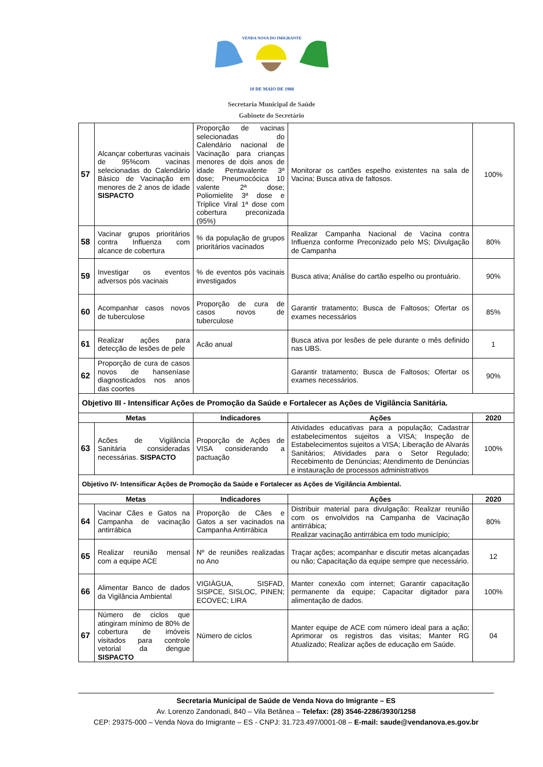VENDA NOVA DO IMIGRANTE
10 DE MAIO DE 1988
Secretaria Municipal de Saúde
Gabinete do Secretário
| 57 | Alcançar coberturas vacinais de 95%com vacinas selecionadas do Calendário Básico de Vacinação em menores de 2 anos de idade SISPACTO | Proporção de vacinas selecionadas do Calendário nacional de Vacinação para crianças menores de dois anos de idade Pentavalente 3ª dose; Pneumocócica 10 valente 2ª dose; Poliomielite 3ª dose e Tríplice Viral 1ª dose com cobertura preconizada (95%) | Monitorar os cartões espelho existentes na sala de Vacina; Busca ativa de faltosos. | 100% |
| 58 | Vacinar grupos prioritários contra Influenza com alcance de cobertura | % da população de grupos prioritários vacinados | Realizar Campanha Nacional de Vacina contra Influenza conforme Preconizado pelo MS; Divulgação de Campanha | 80% |
| 59 | Investigar os eventos adversos pós vacinais | % de eventos pós vacinais investigados | Busca ativa; Análise do cartão espelho ou prontuário. | 90% |
| 60 | Acompanhar casos novos de tuberculose | Proporção de cura de casos novos de tuberculose | Garantir tratamento; Busca de Faltosos; Ofertar os exames necessários | 85% |
| 61 | Realizar ações para detecção de lesões de pele | Acão anual | Busca ativa por lesões de pele durante o mês definido nas UBS. | 1 |
| 62 | Proporção de cura de casos novos de hanseníase diagnosticados nos anos das coortes | | Garantir tratamento; Busca de Faltosos; Ofertar os exames necessários. | 90% |
| Objetivo III - Intensificar Ações de Promoção da Saúde e Fortalecer as Ações de Vigilância Sanitária. | | | | |
| Metas | | Indicadores | Ações | 2020 |
| 63 | Acões de Vigilância Sanitária consideradas necessárias. SISPACTO | Proporção de Ações de VISA considerando a pactuação | Atividades educativas para a população; Cadastrar estabelecimentos sujeitos a VISA; Inspeção de Estabelecimentos sujeitos a VISA; Liberação de Alvarás Sanitários; Atividades para o Setor Regulado; Recebimento de Denúncias; Atendimento de Denúncias e instauração de processos administrativos | 100% |
| Objetivo IV- Intensificar Ações de Promoção da Saúde e Fortalecer as Ações de Vigilância Ambiental. | | | | |
| Metas | | Indicadores | Ações | 2020 |
| 64 | Vacinar Cães e Gatos na Campanha de vacinação antirrábica | Proporção de Cães e Gatos a ser vacinados na Campanha Antirrábica | Distribuir material para divulgação: Realizar reunião com os envolvidos na Campanha de Vacinação antirrábica; Realizar vacinação antirrábica em todo município; | 80% |
| 65 | Realizar reunião mensal com a equipe ACE | Nº de reuniões realizadas no Ano | Traçar ações; acompanhar e discutir metas alcançadas ou não; Capacitação da equipe sempre que necessário. | 12 |
| 66 | Alimentar Banco de dados da Vigilância Ambiental | VIGIÀGUA, SISFAD, SISPCE, SISLOC, PINEN; ECOVEC; LIRA | Manter conexão com internet; Garantir capacitação permanente da equipe; Capacitar digitador para alimentação de dados. | 100% |
| 67 | Número de ciclos que atingiram mínimo de 80% de cobertura de imóveis visitados para controle vetorial da dengue SISPACTO | Número de ciclos | Manter equipe de ACE com número ideal para a ação; Aprimorar os registros das visitas; Manter RG Atualizado; Realizar ações de educação em Saúde. | 04 |
Secretaria Municipal de Saúde de Venda Nova do Imigrante – ES
Av. Lorenzo Zandonadi, 840 – Vila Betânea – Telefax: (28) 3546-2286/3930/1258
CEP: 29375-000 – Venda Nova do Imigrante – ES - CNPJ: 31.723.497/0001-08 – E-mail: saude@vendanova.es.gov.br